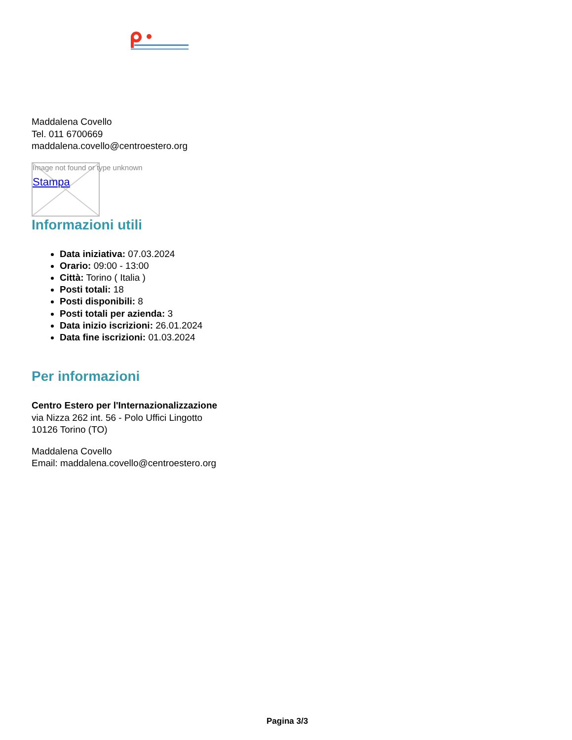Maddalena Covello
Tel. 011 6700669
maddalena.covello@centroestero.org
Image not found or type unknown
Stampa
Informazioni utili
Data iniziativa: 07.03.2024
Orario: 09:00 - 13:00
Città: Torino ( Italia )
Posti totali: 18
Posti disponibili: 8
Posti totali per azienda: 3
Data inizio iscrizioni: 26.01.2024
Data fine iscrizioni: 01.03.2024
Per informazioni
Centro Estero per l'Internazionalizzazione
via Nizza 262 int. 56 - Polo Uffici Lingotto
10126 Torino (TO)
Maddalena Covello
Email: maddalena.covello@centroestero.org
Pagina 3/3